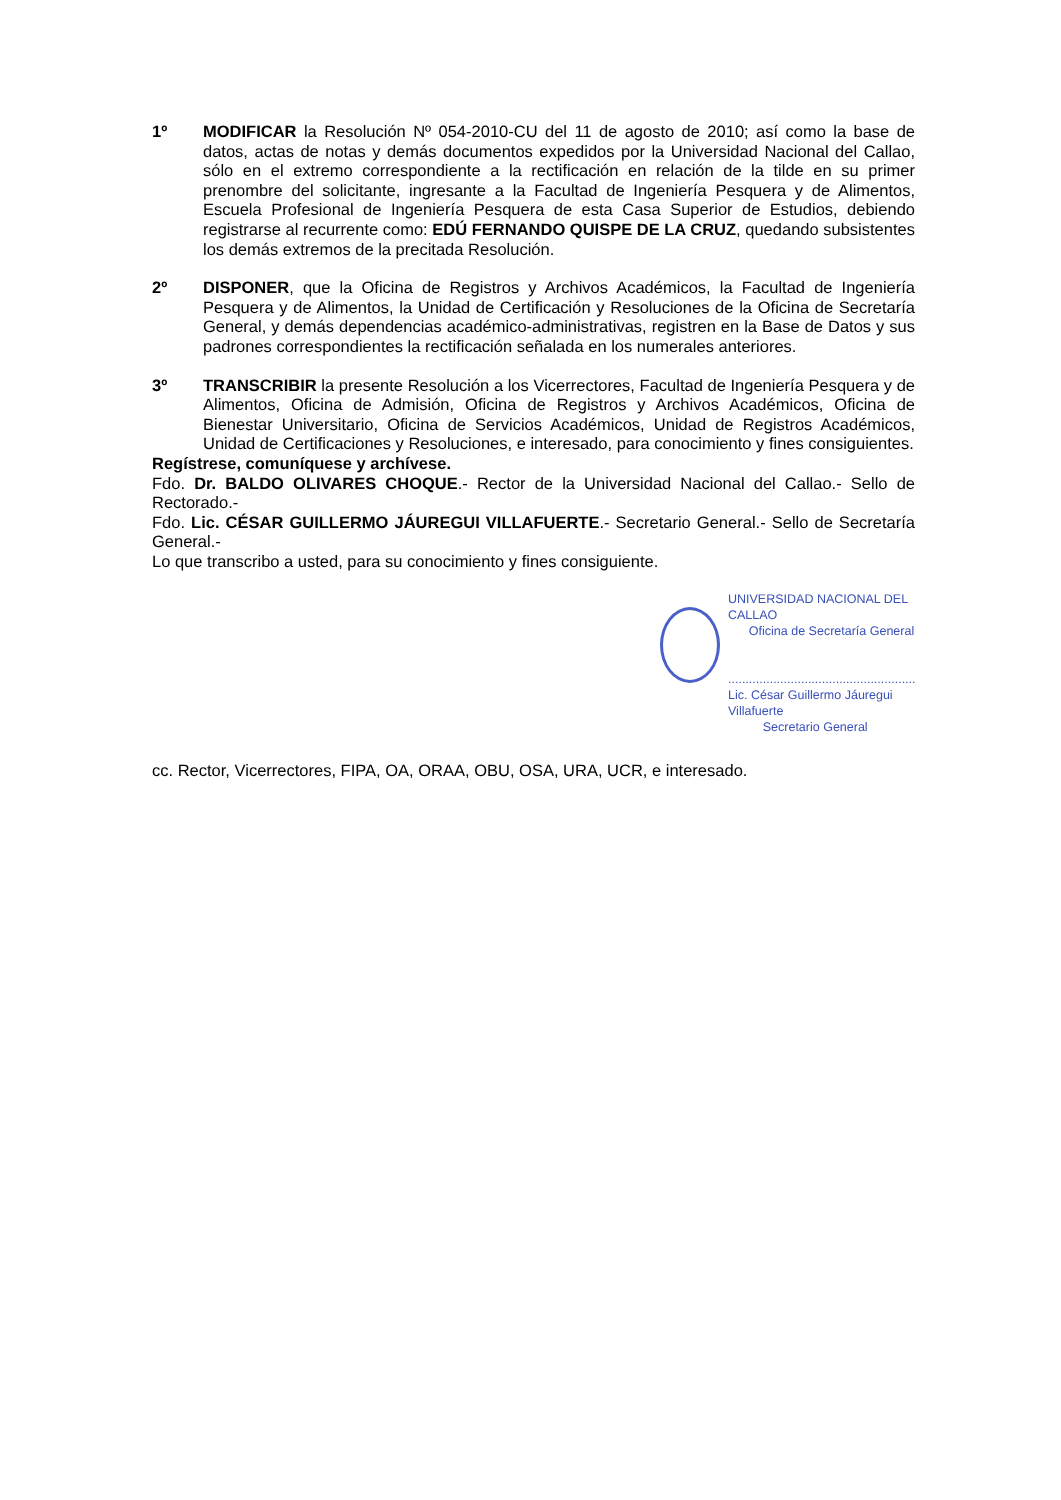1º MODIFICAR la Resolución Nº 054-2010-CU del 11 de agosto de 2010; así como la base de datos, actas de notas y demás documentos expedidos por la Universidad Nacional del Callao, sólo en el extremo correspondiente a la rectificación en relación de la tilde en su primer prenombre del solicitante, ingresante a la Facultad de Ingeniería Pesquera y de Alimentos, Escuela Profesional de Ingeniería Pesquera de esta Casa Superior de Estudios, debiendo registrarse al recurrente como: EDÚ FERNANDO QUISPE DE LA CRUZ, quedando subsistentes los demás extremos de la precitada Resolución.
2º DISPONER, que la Oficina de Registros y Archivos Académicos, la Facultad de Ingeniería Pesquera y de Alimentos, la Unidad de Certificación y Resoluciones de la Oficina de Secretaría General, y demás dependencias académico-administrativas, registren en la Base de Datos y sus padrones correspondientes la rectificación señalada en los numerales anteriores.
3º TRANSCRIBIR la presente Resolución a los Vicerrectores, Facultad de Ingeniería Pesquera y de Alimentos, Oficina de Admisión, Oficina de Registros y Archivos Académicos, Oficina de Bienestar Universitario, Oficina de Servicios Académicos, Unidad de Registros Académicos, Unidad de Certificaciones y Resoluciones, e interesado, para conocimiento y fines consiguientes.
Regístrese, comuníquese y archívese.
Fdo. Dr. BALDO OLIVARES CHOQUE.- Rector de la Universidad Nacional del Callao.- Sello de Rectorado.-
Fdo. Lic. CÉSAR GUILLERMO JÁUREGUI VILLAFUERTE.- Secretario General.- Sello de Secretaría General.-
Lo que transcribo a usted, para su conocimiento y fines consiguiente.
UNIVERSIDAD NACIONAL DEL CALLAO
Oficina de Secretaría General
......................................................
Lic. César Guillermo Jáuregui Villafuerte
Secretario General
cc. Rector, Vicerrectores, FIPA, OA, ORAA, OBU, OSA, URA, UCR, e interesado.